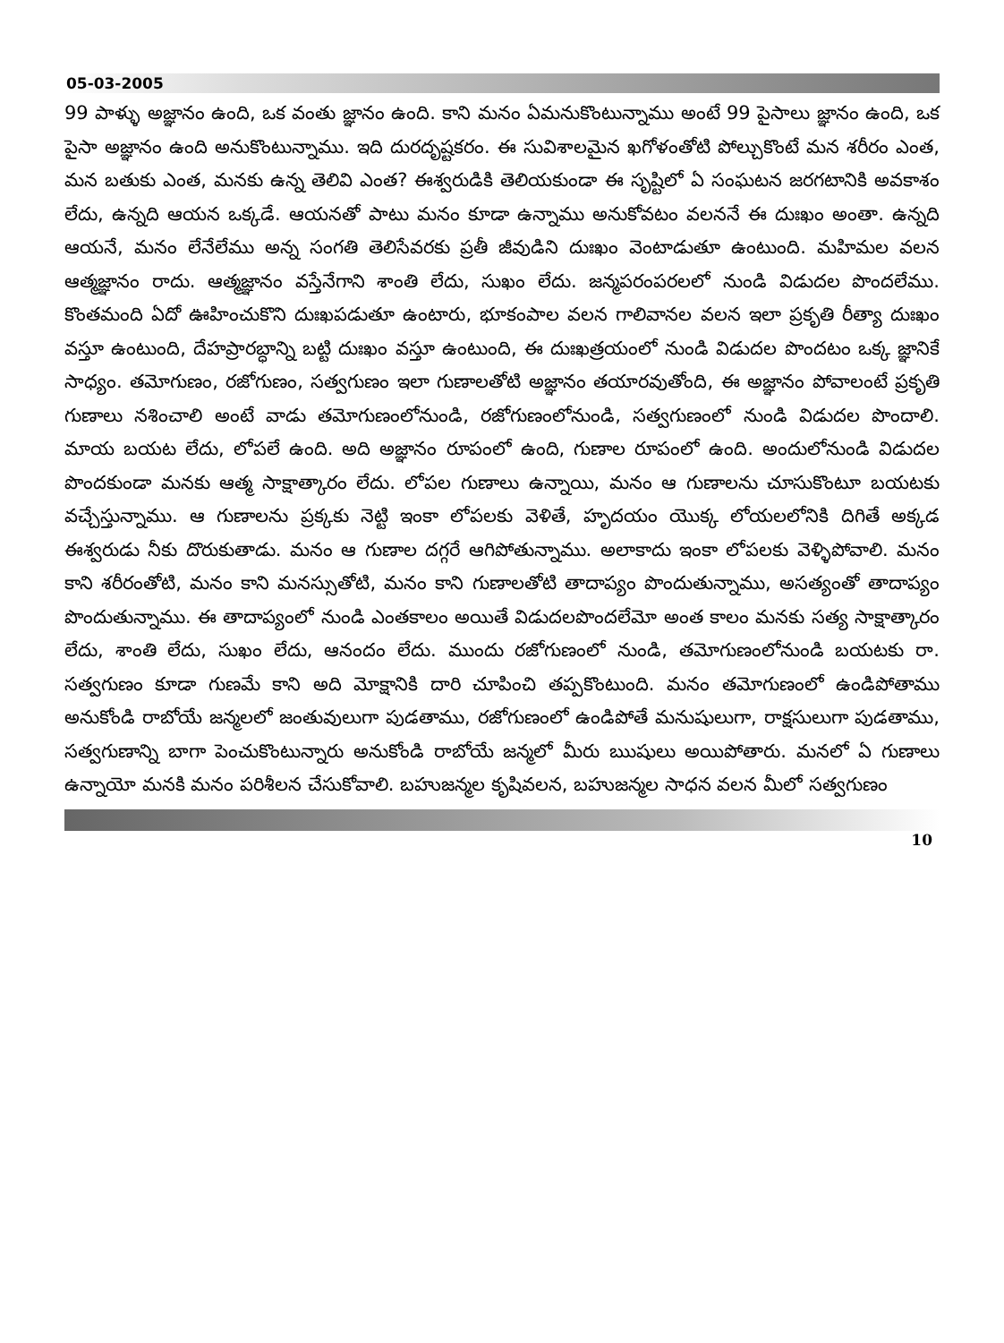05-03-2005
99 పాళ్ళు అజ్ఞానం ఉంది, ఒక వంతు జ్ఞానం ఉంది. కాని మనం ఏమనుకొంటున్నాము అంటే 99 పైసాలు జ్ఞానం ఉంది, ఒక పైసా అజ్ఞానం ఉంది అనుకొంటున్నాము. ఇది దురదృష్టకరం. ఈ సువిశాలమైన ఖగోళంతోటి పోల్చుకొంటే మన శరీరం ఎంత, మన బతుకు ఎంత, మనకు ఉన్న తెలివి ఎంత? ఈశ్వరుడికి తెలియకుండా ఈ సృష్టిలో ఏ సంఘటన జరగటానికి అవకాశం లేదు, ఉన్నది ఆయన ఒక్కడే. ఆయనతో పాటు మనం కూడా ఉన్నాము అనుకోవటం వలననే ఈ దుఃఖం అంతా. ఉన్నది ఆయనే, మనం లేనేలేము అన్న సంగతి తెలిసేవరకు ప్రతీ జీవుడిని దుఃఖం వెంటాడుతూ ఉంటుంది. మహిమల వలన ఆత్మజ్ఞానం రాదు. ఆత్మజ్ఞానం వస్తేనేగాని శాంతి లేదు, సుఖం లేదు. జన్మపరంపరలలో నుండి విడుదల పొందలేము. కొంతమంది ఏదో ఊహించుకొని దుఃఖపడుతూ ఉంటారు, భూకంపాల వలన గాలివానల వలన ఇలా ప్రకృతి రీత్యా దుఃఖం వస్తూ ఉంటుంది, దేహప్రారబ్ధాన్ని బట్టి దుఃఖం వస్తూ ఉంటుంది, ఈ దుఃఖత్రయంలో నుండి విడుదల పొందటం ఒక్క జ్ఞానికే సాధ్యం. తమోగుణం, రజోగుణం, సత్వగుణం ఇలా గుణాలతోటి అజ్ఞానం తయారవుతోంది, ఈ అజ్ఞానం పోవాలంటే ప్రకృతి గుణాలు నశించాలి అంటే వాడు తమోగుణంలోనుండి, రజోగుణంలోనుండి, సత్వగుణంలో నుండి విడుదల పొందాలి. మాయ బయట లేదు, లోపలే ఉంది. అది అజ్ఞానం రూపంలో ఉంది, గుణాల రూపంలో ఉంది. అందులోనుండి విడుదల పొందకుండా మనకు ఆత్మ సాక్షాత్కారం లేదు. లోపల గుణాలు ఉన్నాయి, మనం ఆ గుణాలను చూసుకొంటూ బయటకు వచ్చేస్తున్నాము. ఆ గుణాలను ప్రక్కకు నెట్టి ఇంకా లోపలకు వెళితే, హృదయం యొక్క లోయలలోనికి దిగితే అక్కడ ఈశ్వరుడు నీకు దొరుకుతాడు. మనం ఆ గుణాల దగ్గరే ఆగిపోతున్నాము. అలాకాదు ఇంకా లోపలకు వెళ్ళిపోవాలి. మనం కాని శరీరంతోటి, మనం కాని మనస్సుతోటి, మనం కాని గుణాలతోటి తాదాప్యం పొందుతున్నాము, అసత్యంతో తాదాప్యం పొందుతున్నాము. ఈ తాదాప్యంలో నుండి ఎంతకాలం అయితే విడుదలపొందలేమో అంత కాలం మనకు సత్య సాక్షాత్కారం లేదు, శాంతి లేదు, సుఖం లేదు, ఆనందం లేదు. ముందు రజోగుణంలో నుండి, తమోగుణంలోనుండి బయటకు రా. సత్వగుణం కూడా గుణమే కాని అది మోక్షానికి దారి చూపించి తప్పకొంటుంది. మనం తమోగుణంలో ఉండిపోతాము అనుకోండి రాబోయే జన్మలలో జంతువులుగా పుడతాము, రజోగుణంలో ఉండిపోతే మనుషులుగా, రాక్షసులుగా పుడతాము, సత్వగుణాన్ని బాగా పెంచుకొంటున్నారు అనుకోండి రాబోయే జన్మలో మీరు ఋషులు అయిపోతారు. మనలో ఏ గుణాలు ఉన్నాయో మనకి మనం పరిశీలన చేసుకోవాలి. బహుజన్మల కృషివలన, బహుజన్మల సాధన వలన మీలో సత్వగుణం
10